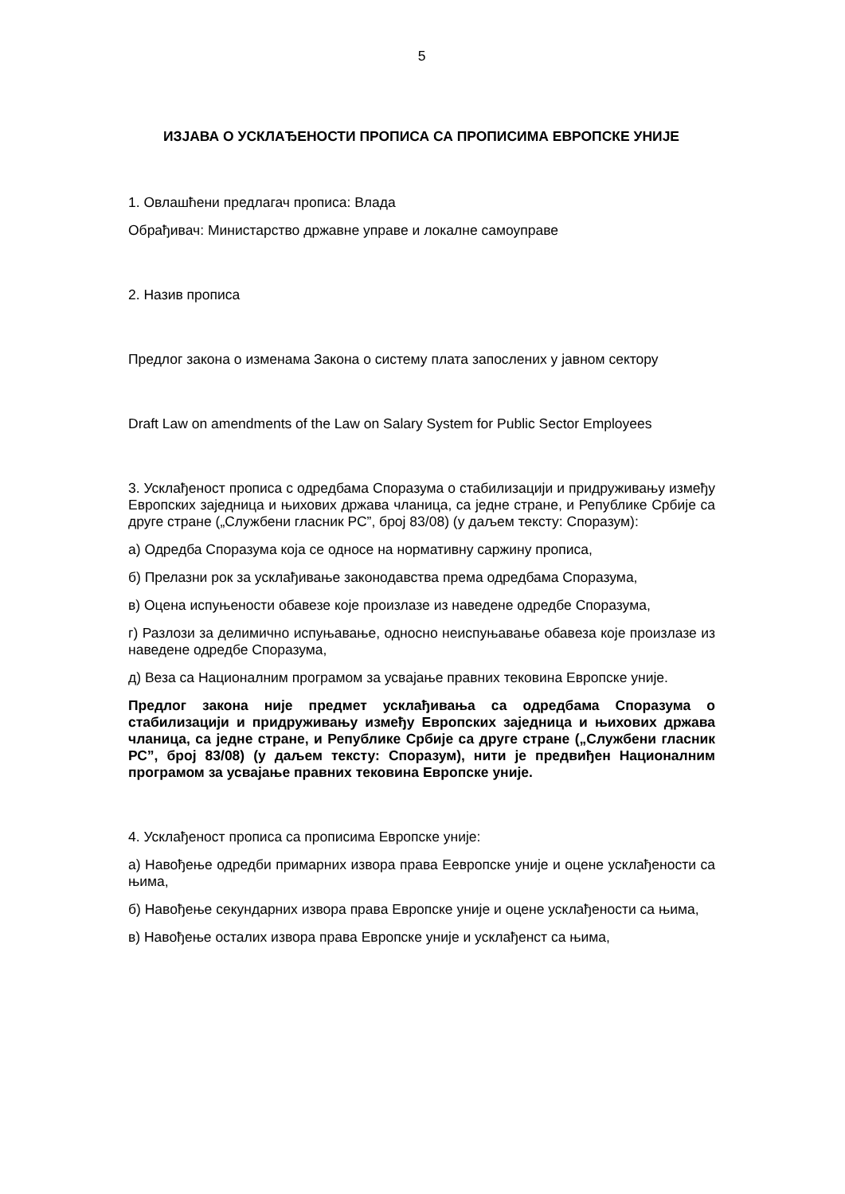5
ИЗЈАВА О УСКЛАЂЕНОСТИ ПРОПИСА СА ПРОПИСИМА ЕВРОПСКЕ УНИЈЕ
1. Овлашћени предлагач прописа: Влада
Обрађивач: Министарство државне управе и локалне самоуправе
2. Назив прописа
Предлог закона о изменама Закона о систему плата запослених у јавном сектору
Draft Law on amendments of the Law on Salary System for Public Sector Employees
3. Усклађеност прописа с одредбама Споразума о стабилизацији и придруживању између Европских заједница и њихових држава чланица, са једне стране, и Републике Србије са друге стране („Службени гласник РС”, број 83/08) (у даљем тексту: Споразум):
а) Одредба Споразума која се односе на нормативну саржину прописа,
б) Прелазни рок за усклађивање законодавства према одредбама Споразума,
в) Оцена испуњености обавезе које произлазе из наведене одредбе Споразума,
г) Разлози за делимично испуњавање, односно неиспуњавање обавеза које произлазе из наведене одредбе Споразума,
д) Веза са Националним програмом за усвајање правних тековина Европске уније.
Предлог закона није предмет усклађивања са одредбама Споразума о стабилизацији и придруживању између Европских заједница и њихових држава чланица, са једне стране, и Републике Србије са друге стране („Службени гласник РС”, број 83/08) (у даљем тексту: Споразум), нити је предвиђен Националним програмом за усвајање правних тековина Европске уније.
4. Усклађеност прописа са прописима Европске уније:
а) Навођење одредби примарних извора права Еевропске уније и оцене усклађености са њима,
б) Навођење секундарних извора права Европске уније и оцене усклађености са њима,
в) Навођење осталих извора права Европске уније и усклађенст са њима,